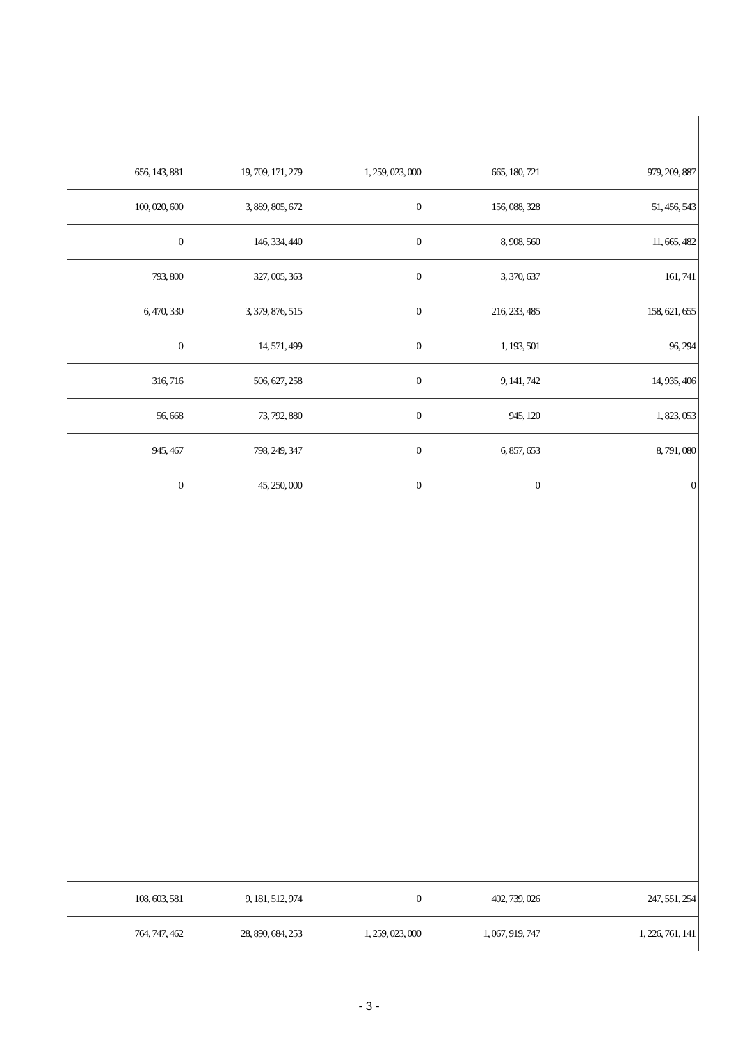| 656, 143, 881 | 19, 709, 171, 279 | 1, 259, 023, 000 | 665, 180, 721 | 979, 209, 887 |
| 100, 020, 600 | 3, 889, 805, 672 | 0 | 156, 088, 328 | 51, 456, 543 |
| 0 | 146, 334, 440 | 0 | 8, 908, 560 | 11, 665, 482 |
| 793, 800 | 327, 005, 363 | 0 | 3, 370, 637 | 161, 741 |
| 6, 470, 330 | 3, 379, 876, 515 | 0 | 216, 233, 485 | 158, 621, 655 |
| 0 | 14, 571, 499 | 0 | 1, 193, 501 | 96, 294 |
| 316, 716 | 506, 627, 258 | 0 | 9, 141, 742 | 14, 935, 406 |
| 56, 668 | 73, 792, 880 | 0 | 945, 120 | 1, 823, 053 |
| 945, 467 | 798, 249, 347 | 0 | 6, 857, 653 | 8, 791, 080 |
| 0 | 45, 250, 000 | 0 | 0 | 0 |
| 108, 603, 581 | 9, 181, 512, 974 | 0 | 402, 739, 026 | 247, 551, 254 |
| 764, 747, 462 | 28, 890, 684, 253 | 1, 259, 023, 000 | 1, 067, 919, 747 | 1, 226, 761, 141 |
- 3 -